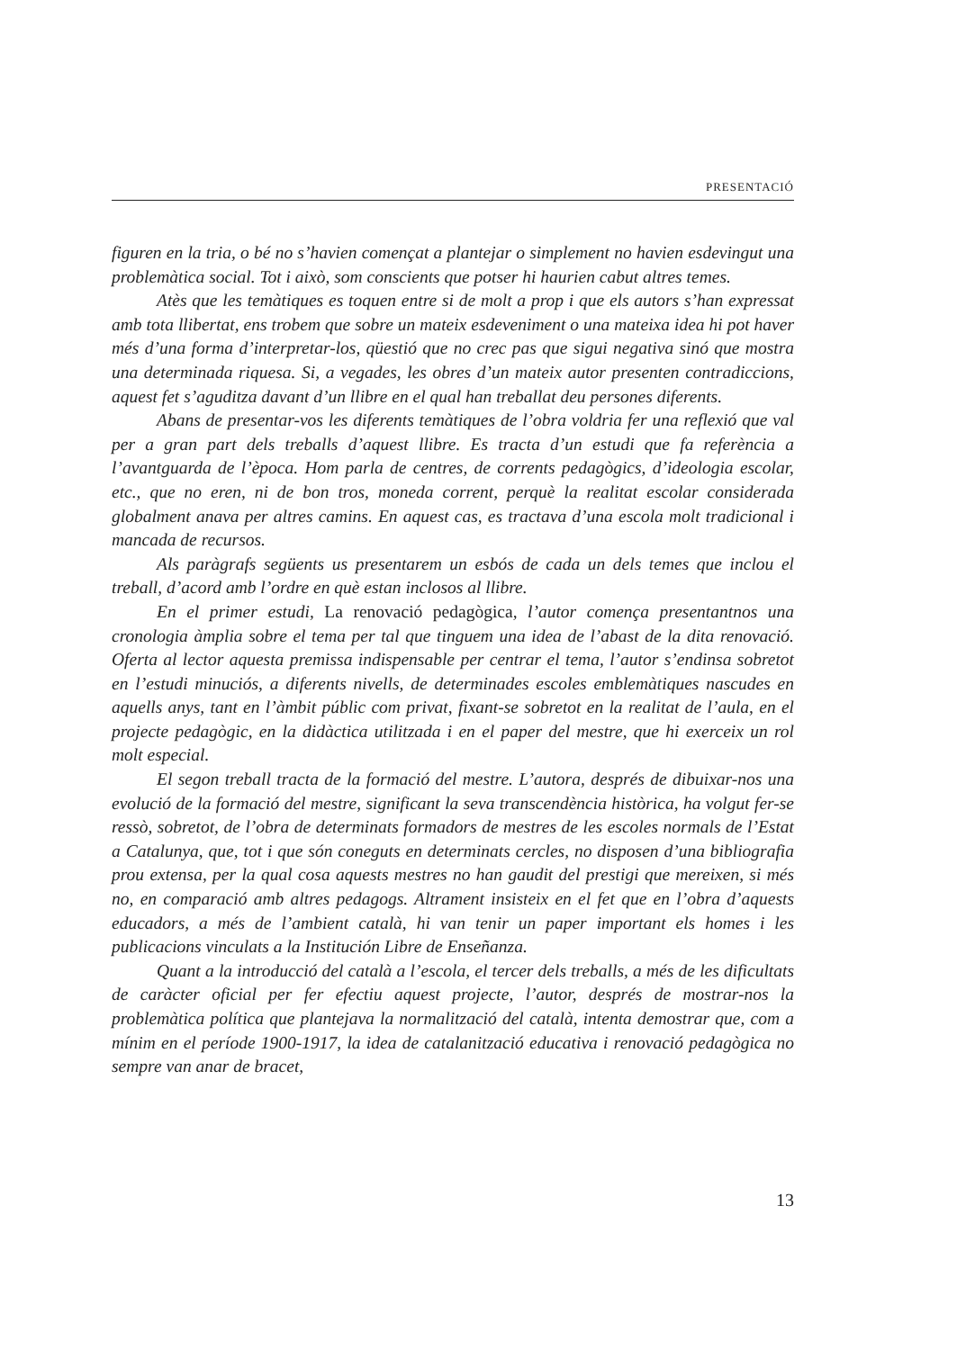PRESENTACIÓ
figuren en la tria, o bé no s’havien començat a plantejar o simplement no havien esdevingut una problemàtica social. Tot i això, som conscients que potser hi haurien cabut altres temes.
Atès que les temàtiques es toquen entre si de molt a prop i que els autors s’han expressat amb tota llibertat, ens trobem que sobre un mateix esdeveniment o una mateixa idea hi pot haver més d’una forma d’interpretar-los, qüestió que no crec pas que sigui negativa sinó que mostra una determinada riquesa. Si, a vegades, les obres d’un mateix autor presenten contradiccions, aquest fet s’aguditza davant d’un llibre en el qual han treballat deu persones diferents.
Abans de presentar-vos les diferents temàtiques de l’obra voldria fer una reflexió que val per a gran part dels treballs d’aquest llibre. Es tracta d’un estudi que fa referència a l’avantguarda de l’època. Hom parla de centres, de corrents pedagògics, d’ideologia escolar, etc., que no eren, ni de bon tros, moneda corrent, perquè la realitat escolar considerada globalment anava per altres camins. En aquest cas, es tractava d’una escola molt tradicional i mancada de recursos.
Als paràgrafs següents us presentarem un esbós de cada un dels temes que inclou el treball, d’acord amb l’ordre en què estan inclosos al llibre.
En el primer estudi, La renovació pedagògica, l’autor comença presentantnos una cronologia àmplia sobre el tema per tal que tinguem una idea de l’abast de la dita renovació. Oferta al lector aquesta premissa indispensable per centrar el tema, l’autor s’endinsa sobretot en l’estudi minuciós, a diferents nivells, de determinades escoles emblemàtiques nascudes en aquells anys, tant en l’àmbit públic com privat, fixant-se sobretot en la realitat de l’aula, en el projecte pedagògic, en la didàctica utilitzada i en el paper del mestre, que hi exerceix un rol molt especial.
El segon treball tracta de la formació del mestre. L’autora, després de dibuixar-nos una evolució de la formació del mestre, significant la seva transcendència històrica, ha volgut fer-se ressò, sobretot, de l’obra de determinats formadors de mestres de les escoles normals de l’Estat a Catalunya, que, tot i que són coneguts en determinats cercles, no disposen d’una bibliografia prou extensa, per la qual cosa aquests mestres no han gaudit del prestigi que mereixen, si més no, en comparació amb altres pedagogs. Altrament insisteix en el fet que en l’obra d’aquests educadors, a més de l’ambient català, hi van tenir un paper important els homes i les publicacions vinculats a la Institución Libre de Enseñanza.
Quant a la introducció del català a l’escola, el tercer dels treballs, a més de les dificultats de caràcter oficial per fer efectiu aquest projecte, l’autor, després de mostrar-nos la problemàtica política que plantejava la normalització del català, intenta demostrar que, com a mínim en el període 1900-1917, la idea de catalanització educativa i renovació pedagògica no sempre van anar de bracet,
13